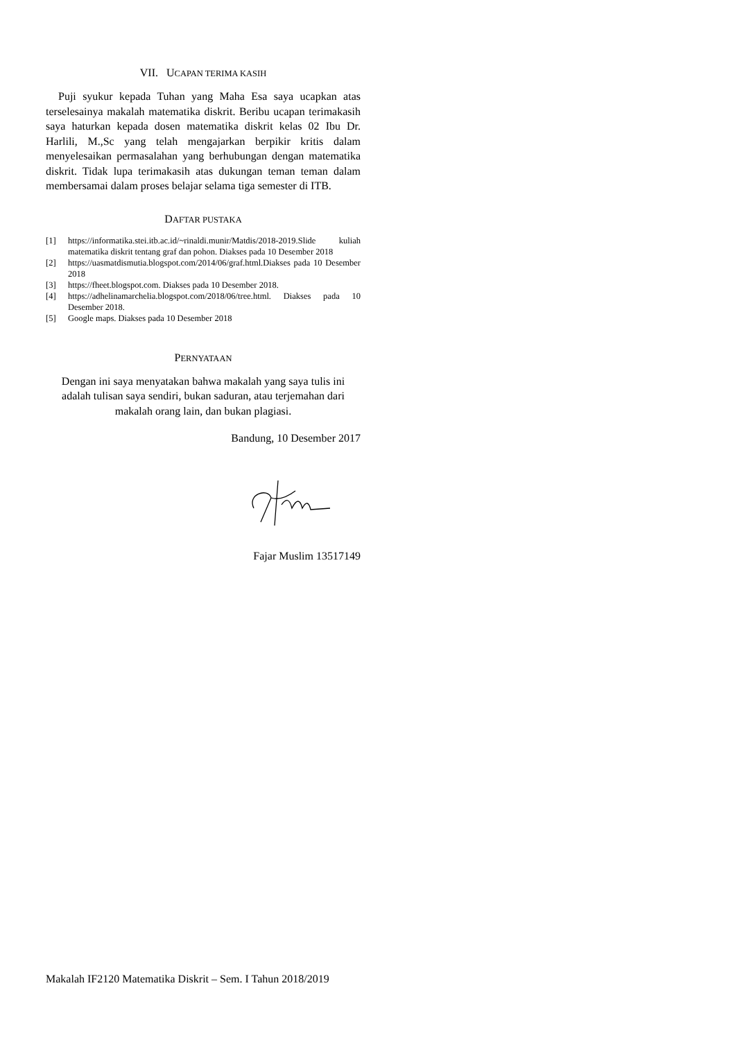VII. UCAPAN TERIMA KASIH
Puji syukur kepada Tuhan yang Maha Esa saya ucapkan atas terselesainya makalah matematika diskrit. Beribu ucapan terimakasih saya haturkan kepada dosen matematika diskrit kelas 02 Ibu Dr. Harlili, M.,Sc yang telah mengajarkan berpikir kritis dalam menyelesaikan permasalahan yang berhubungan dengan matematika diskrit. Tidak lupa terimakasih atas dukungan teman teman dalam membersamai dalam proses belajar selama tiga semester di ITB.
DAFTAR PUSTAKA
[1] https://informatika.stei.itb.ac.id/~rinaldi.munir/Matdis/2018-2019.Slide kuliah matematika diskrit tentang graf dan pohon. Diakses pada 10 Desember 2018
[2] https://uasmatdismutia.blogspot.com/2014/06/graf.html.Diakses pada 10 Desember 2018
[3] https://fheet.blogspot.com. Diakses pada 10 Desember 2018.
[4] https://adhelinamarchelia.blogspot.com/2018/06/tree.html. Diakses pada 10 Desember 2018.
[5] Google maps. Diakses pada 10 Desember 2018
PERNYATAAN
Dengan ini saya menyatakan bahwa makalah yang saya tulis ini adalah tulisan saya sendiri, bukan saduran, atau terjemahan dari makalah orang lain, dan bukan plagiasi.
Bandung, 10 Desember 2017
Fajar Muslim 13517149
Makalah IF2120 Matematika Diskrit – Sem. I Tahun 2018/2019